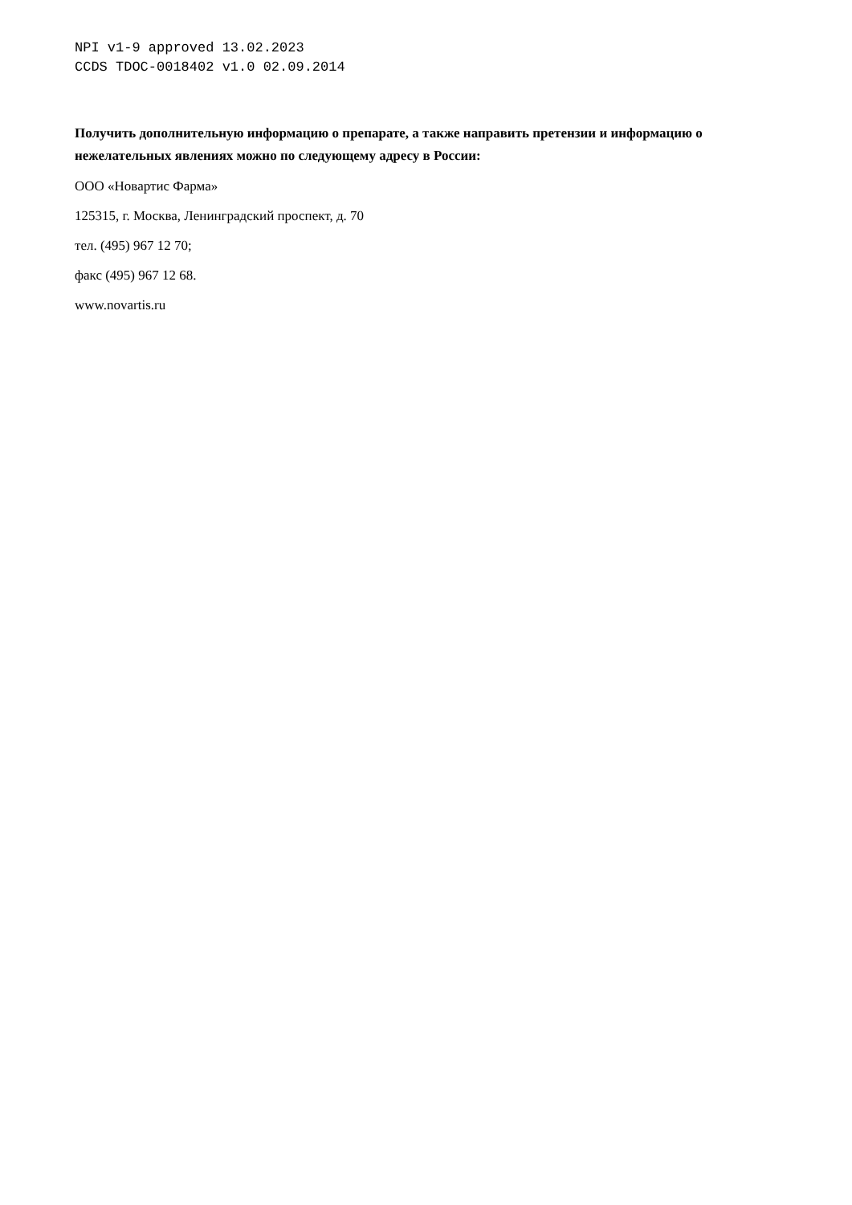NPI v1-9 approved 13.02.2023
CCDS TDOC-0018402 v1.0 02.09.2014
Получить дополнительную информацию о препарате, а также направить претензии и информацию о нежелательных явлениях можно по следующему адресу в России:
ООО «Новартис Фарма»
125315, г. Москва, Ленинградский проспект, д. 70
тел. (495) 967 12 70;
факс (495) 967 12 68.
www.novartis.ru